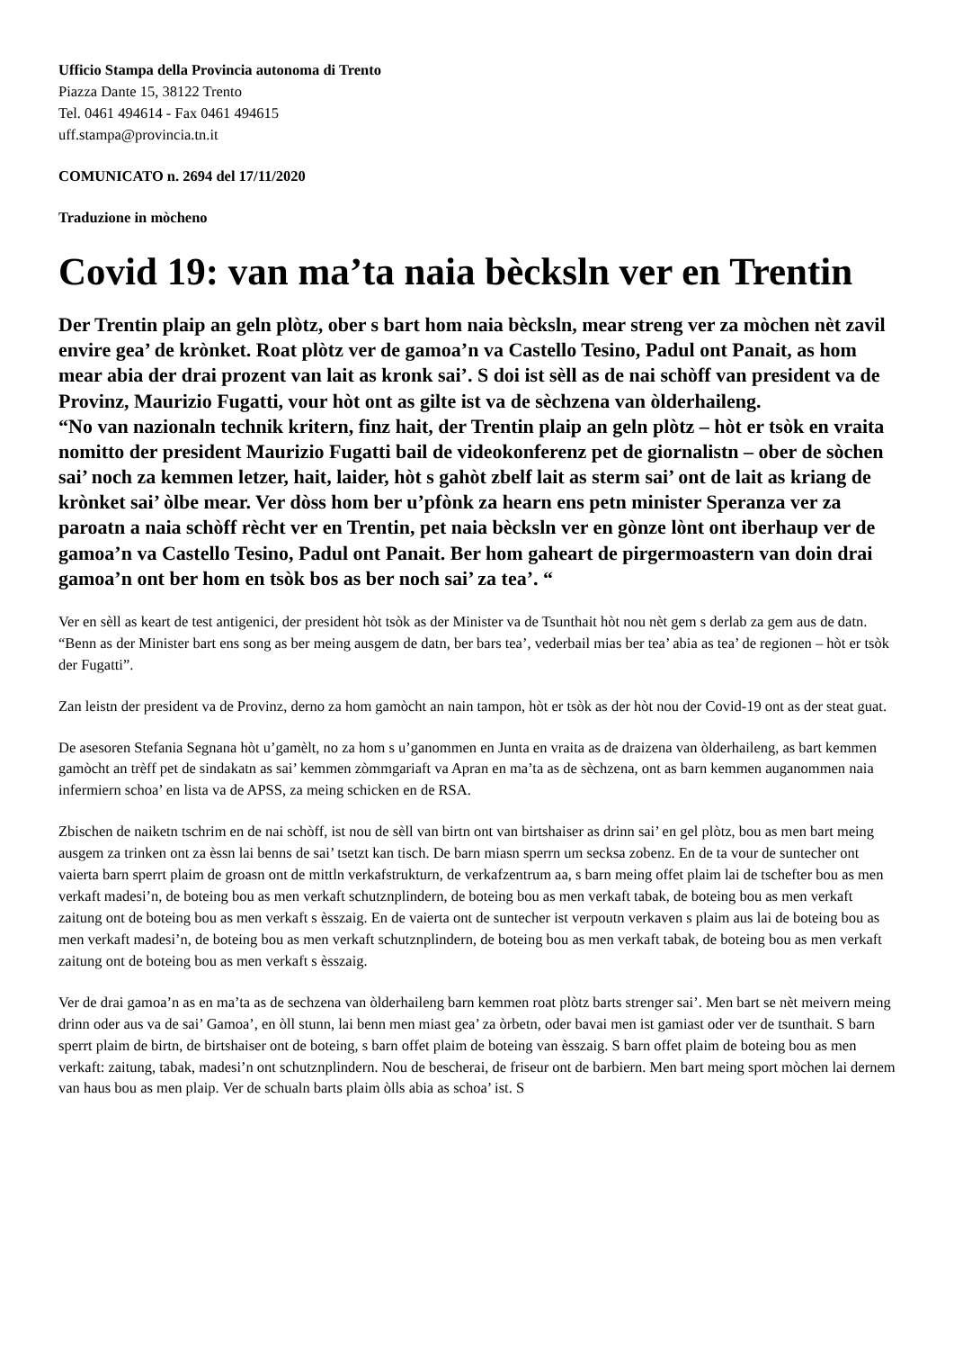Ufficio Stampa della Provincia autonoma di Trento
Piazza Dante 15, 38122 Trento
Tel. 0461 494614 - Fax 0461 494615
uff.stampa@provincia.tn.it
COMUNICATO n. 2694 del 17/11/2020
Traduzione in mòcheno
Covid 19: van ma’ta naia bècksln ver en Trentin
Der Trentin plaip an geln plòtz, ober s bart hom naia bècksln, mear streng ver za mòchen nèt zavil envire gea’ de krònket. Roat plòtz ver de gamoa’n va Castello Tesino, Padul ont Panait, as hom mear abia der drai prozent van lait as kronk sai’. S doi ist sèll as de nai schòff van president va de Provinz, Maurizio Fugatti, vour hòt ont as gilte ist va de sèchzena van òlderhaileng.
“No van nazionaln technik kritern, finz hait, der Trentin plaip an geln plòtz – hòt er tsòk en vraita nomitto der president Maurizio Fugatti bail de videokonferenz pet de giornalistn – ober de sòchen sai’ noch za kemmen letzer, hait, laider, hòt s gahòt zbelf lait as sterm sai’ ont de lait as kriang de krònket sai’ òlbe mear. Ver dòss hom ber u’pfònk za hearn ens petn minister Speranza ver za paroatn a naia schòff rècht ver en Trentin, pet naia bècksln ver en gònze lònt ont iberhaup ver de gamoa’n va Castello Tesino, Padul ont Panait. Ber hom gaheart de pirgermoastern van doin drai gamoa’n ont ber hom en tsòk bos as ber noch sai’ za tea’. “
Ver en sèll as keart de test antigenici, der president hòt tsòk as der Minister va de Tsunthait hòt nou nèt gem s derlab za gem aus de datn. “Benn as der Minister bart ens song as ber meing ausgem de datn, ber bars tea’, vederbail mias ber tea’ abia as tea’ de regionen – hòt er tsòk der Fugatti”.
Zan leistn der president va de Provinz, derno za hom gamòcht an nain tampon, hòt er tsòk as der hòt nou der Covid-19 ont as der steat guat.
De asesoren Stefania Segnana hòt u’gamèlt, no za hom s u’ganommen en Junta en vraita as de draizena van òlderhaileng, as bart kemmen gamòcht an trèff pet de sindakatn as sai’ kemmen zòmmgariaft va Apran en ma’ta as de sèchzena, ont as barn kemmen auganommen naia infermiern schoa’ en lista va de APSS, za meing schicken en de RSA.
Zbischen de naiketn tschrim en de nai schòff, ist nou de sèll van birtn ont van birtshaiser as drinn sai’ en gel plòtz, bou as men bart meing ausgem za trinken ont za èssn lai benns de sai’ tsetzt kan tisch. De barn miasn sperrn um secksa zobenz. En de ta vour de suntecher ont vaierta barn sperrt plaim de groasn ont de mittln verkafstrukturn, de verkafzentrum aa, s barn meing offet plaim lai de tschefter bou as men verkaft madesi’n, de boteing bou as men verkaft schutznplindern, de boteing bou as men verkaft tabak, de boteing bou as men verkaft zaitung ont de boteing bou as men verkaft s èsszaig. En de vaierta ont de suntecher ist verpoutn verkaven s plaim aus lai de boteing bou as men verkaft madesi’n, de boteing bou as men verkaft schutznplindern, de boteing bou as men verkaft tabak, de boteing bou as men verkaft zaitung ont de boteing bou as men verkaft s èsszaig.
Ver de drai gamoa’n as en ma’ta as de sechzena van òlderhaileng barn kemmen roat plòtz barts strenger sai’. Men bart se nèt meivern meing drinn oder aus va de sai’ Gamoa’, en òll stunn, lai benn men miast gea’ za òrbetn, oder bavai men ist gamiast oder ver de tsunthait. S barn sperrt plaim de birtn, de birtshaiser ont de boteing, s barn offet plaim de boteing van èsszaig. S barn offet plaim de boteing bou as men verkaft: zaitung, tabak, madesi’n ont schutznplindern. Nou de bescherai, de friseur ont de barbiern. Men bart meing sport mòchen lai dernem van haus bou as men plaip. Ver de schualn barts plaim òlls abia as schoa’ ist. S